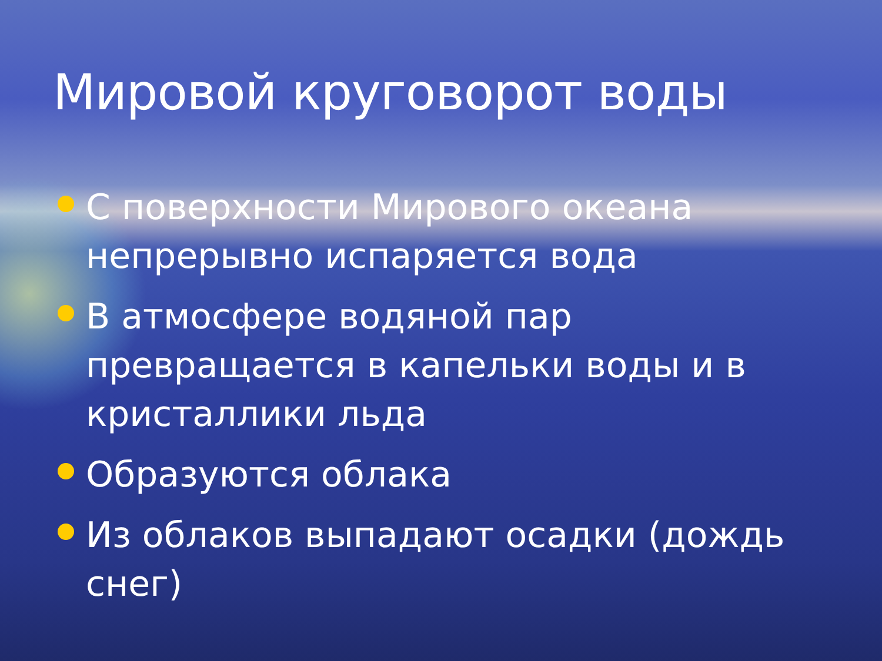Мировой круговорот воды
С поверхности Мирового океана непрерывно испаряется вода
В атмосфере водяной пар превращается в капельки воды и в кристаллики льда
Образуются облака
Из облаков выпадают осадки (дождь снег)